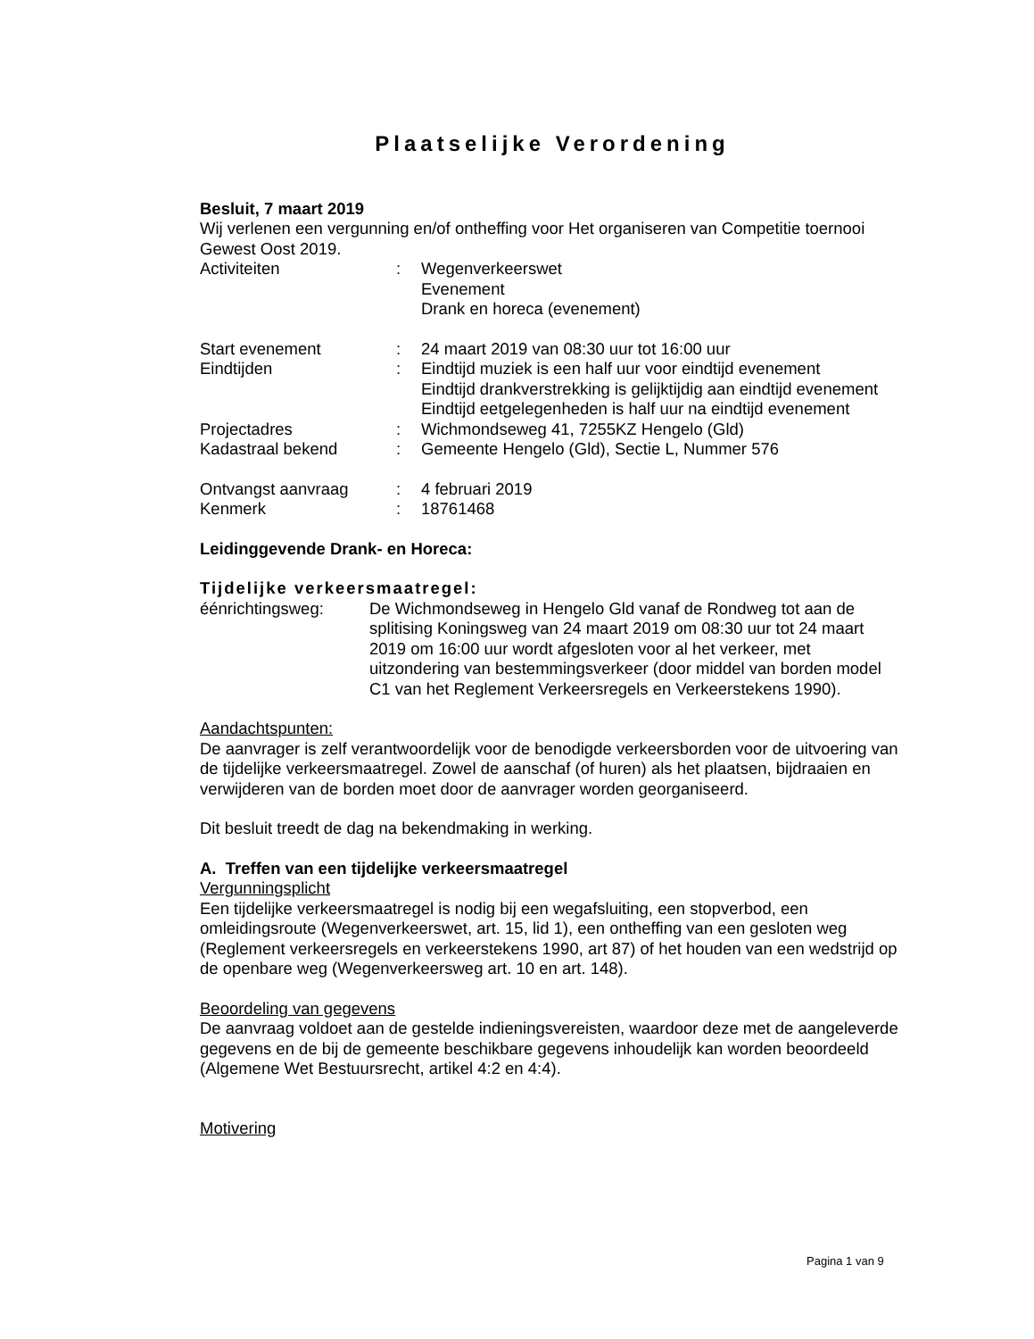Plaatselijke Verordening
Besluit, 7 maart 2019
Wij verlenen een vergunning en/of ontheffing voor Het organiseren van Competitie toernooi Gewest Oost 2019.
Activiteiten : Wegenverkeerswet
Evenement
Drank en horeca (evenement)
Start evenement : 24 maart 2019 van 08:30 uur tot 16:00 uur
Eindtijden : Eindtijd muziek is een half uur voor eindtijd evenement
Eindtijd drankverstrekking is gelijktijdig aan eindtijd evenement
Eindtijd eetgelegenheden is half uur na eindtijd evenement
Projectadres : Wichmondseweg 41, 7255KZ Hengelo (Gld)
Kadastraal bekend : Gemeente Hengelo (Gld), Sectie L, Nummer 576
Ontvangst aanvraag : 4 februari 2019
Kenmerk : 18761468
Leidinggevende Drank- en Horeca:
Tijdelijke verkeersmaatregel:
éénrichtingsweg: De Wichmondseweg in Hengelo Gld vanaf de Rondweg tot aan de splitising Koningsweg van 24 maart 2019 om 08:30 uur tot 24 maart 2019 om 16:00 uur wordt afgesloten voor al het verkeer, met uitzondering van bestemmingsverkeer (door middel van borden model C1 van het Reglement Verkeersregels en Verkeerstekens 1990).
Aandachtspunten:
De aanvrager is zelf verantwoordelijk voor de benodigde verkeersborden voor de uitvoering van de tijdelijke verkeersmaatregel. Zowel de aanschaf (of huren) als het plaatsen, bijdraaien en verwijderen van de borden moet door de aanvrager worden georganiseerd.
Dit besluit treedt de dag na bekendmaking in werking.
A. Treffen van een tijdelijke verkeersmaatregel
Vergunningsplicht
Een tijdelijke verkeersmaatregel is nodig bij een wegafsluiting, een stopverbod, een omleidingsroute (Wegenverkeerswet, art. 15, lid 1), een ontheffing van een gesloten weg (Reglement verkeersregels en verkeerstekens 1990, art 87) of het houden van een wedstrijd op de openbare weg (Wegenverkeersweg art. 10 en art. 148).
Beoordeling van gegevens
De aanvraag voldoet aan de gestelde indieningsvereisten, waardoor deze met de aangeleverde gegevens en de bij de gemeente beschikbare gegevens inhoudelijk kan worden beoordeeld (Algemene Wet Bestuursrecht, artikel 4:2 en 4:4).
Motivering
Pagina 1 van 9